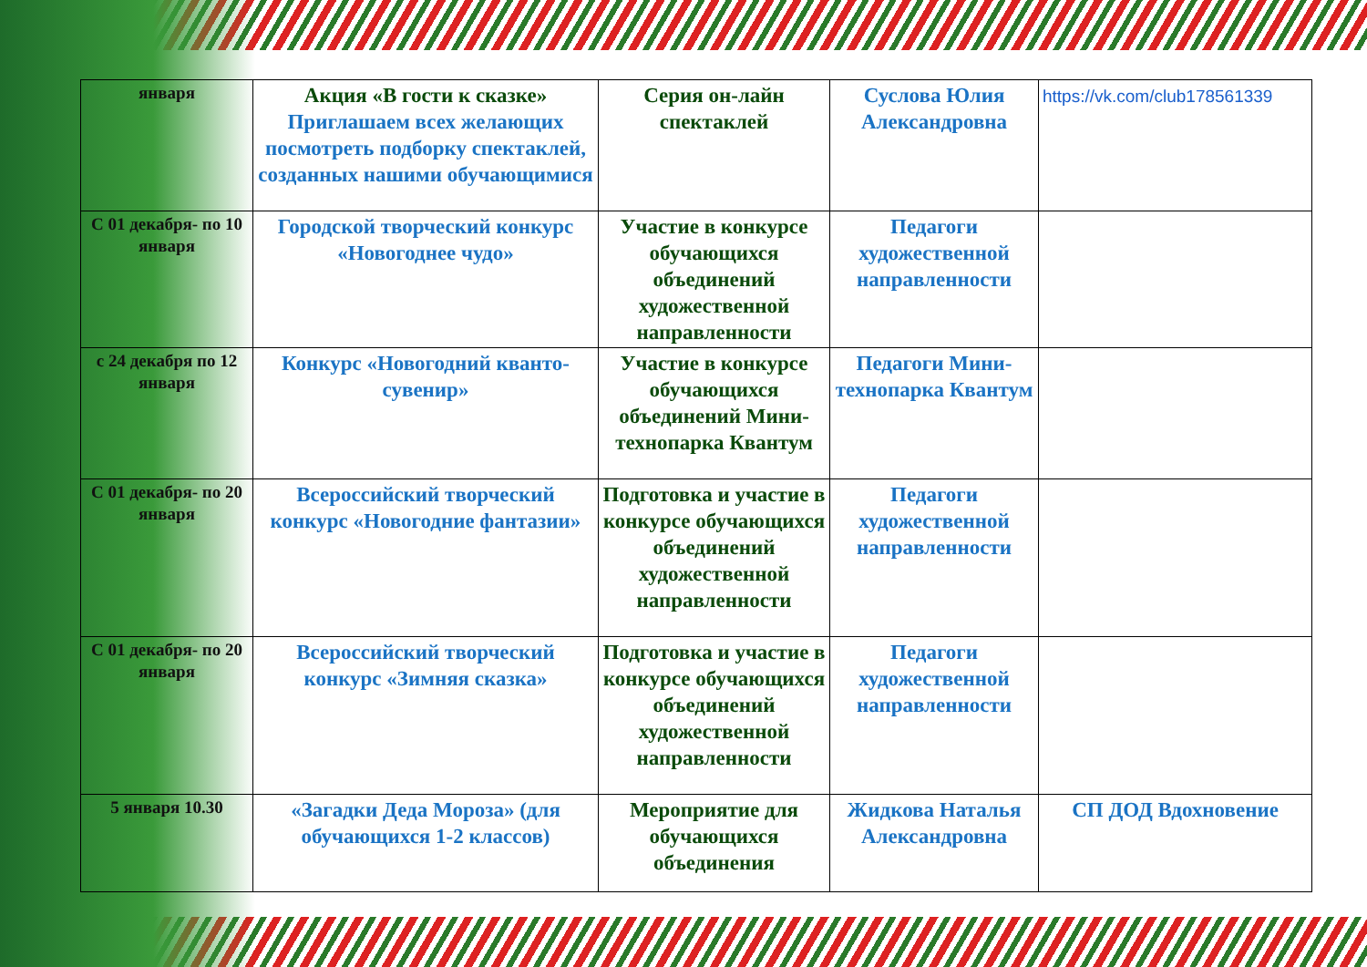| января | Акция «В гости к сказке» Приглашаем всех желающих посмотреть подборку спектаклей, созданных нашими обучающимися | Серия он-лайн спектаклей | Суслова Юлия Александровна | https://vk.com/club178561339 |
| С 01 декабря- по 10 января | Городской творческий конкурс «Новогоднее чудо» | Участие в конкурсе обучающихся объединений художественной направленности | Педагоги художественной направленности | |
| с 24 декабря по 12 января | Конкурс «Новогодний кванто-сувенир» | Участие в конкурсе обучающихся объединений Мини-технопарка Квантум | Педагоги Мини-технопарка Квантум | |
| С 01 декабря- по 20 января | Всероссийский творческий конкурс «Новогодние фантазии» | Подготовка и участие в конкурсе обучающихся объединений художественной направленности | Педагоги художественной направленности | |
| С 01 декабря- по 20 января | Всероссийский творческий конкурс «Зимняя сказка» | Подготовка и участие в конкурсе обучающихся объединений художественной направленности | Педагоги художественной направленности | |
| 5 января 10.30 | «Загадки Деда Мороза» (для обучающихся 1-2 классов) | Мероприятие для обучающихся объединения | Жидкова Наталья Александровна | СП ДОД Вдохновение |